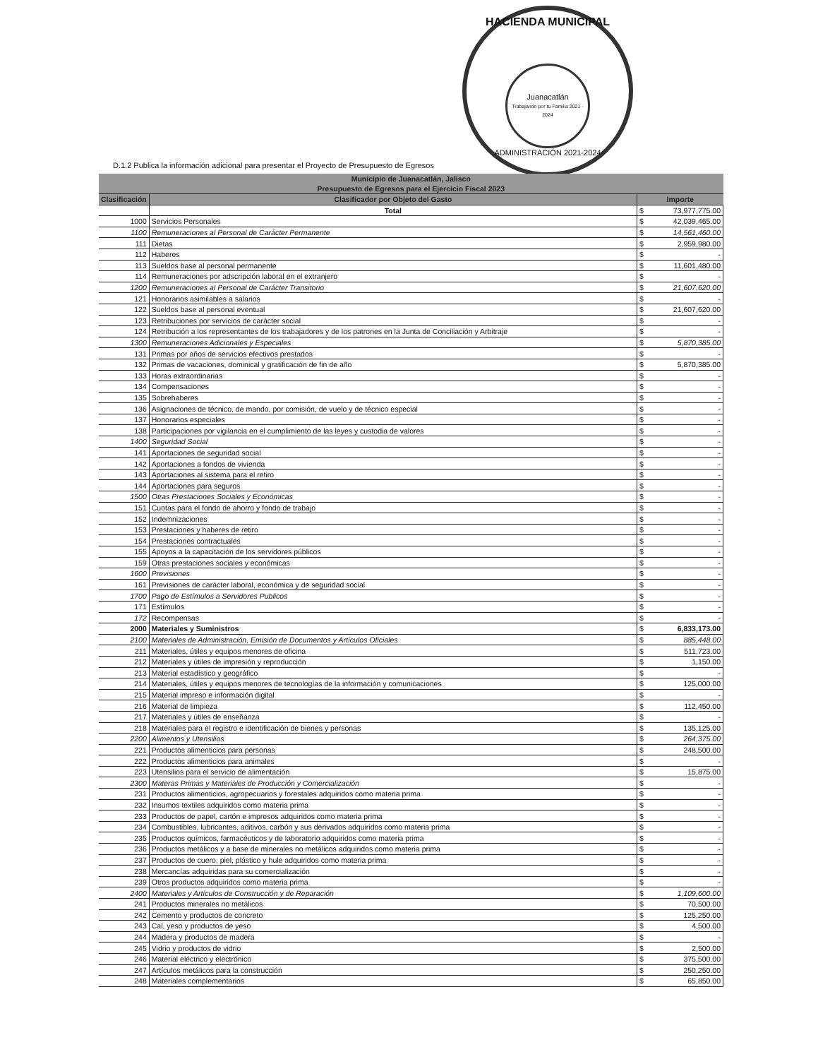HACIENDA MUNICIPAL
Juanacatlán
Trabajando por tu Familia 2021 - 2024
ADMINISTRACIÓN 2021-2024
D.1.2 Publica la información adicional para presentar el Proyecto de Presupuesto de Egresos
| Municipio de Juanacatlán, Jalisco Presupuesto de Egresos para el Ejercicio Fiscal 2023 | | | |
| --- | --- | --- | --- |
| Clasificación | Clasificador por Objeto del Gasto | Importe | |
| | Total | $ | 73,977,775.00 |
| 1000 | Servicios Personales | $ | 42,039,465.00 |
| 1100 | Remuneraciones al Personal de Carácter Permanente | $ | 14,561,460.00 |
| 111 | Dietas | $ | 2,959,980.00 |
| 112 | Haberes | $ | - |
| 113 | Sueldos base al personal permanente | $ | 11,601,480.00 |
| 114 | Remuneraciones por adscripción laboral en el extranjero | $ | - |
| 1200 | Remuneraciones al Personal de Carácter Transitorio | $ | 21,607,620.00 |
| 121 | Honorarios asimilables a salarios | $ | - |
| 122 | Sueldos base al personal eventual | $ | 21,607,620.00 |
| 123 | Retribuciones por servicios de carácter social | $ | - |
| 124 | Retribución a los representantes de los trabajadores y de los patrones en la Junta de Conciliación y Arbitraje | $ | - |
| 1300 | Remuneraciones Adicionales y Especiales | $ | 5,870,385.00 |
| 131 | Primas por años de servicios efectivos prestados | $ | - |
| 132 | Primas de vacaciones, dominical y gratificación de fin de año | $ | 5,870,385.00 |
| 133 | Horas extraordinarias | $ | - |
| 134 | Compensaciones | $ | - |
| 135 | Sobrehaberes | $ | - |
| 136 | Asignaciones de técnico, de mando, por comisión, de vuelo y de técnico especial | $ | - |
| 137 | Honorarios especiales | $ | - |
| 138 | Participaciones por vigilancia en el cumplimiento de las leyes y custodia de valores | $ | - |
| 1400 | Seguridad Social | $ | - |
| 141 | Aportaciones de seguridad social | $ | - |
| 142 | Aportaciones a fondos de vivienda | $ | - |
| 143 | Aportaciones al sistema para el retiro | $ | - |
| 144 | Aportaciones para seguros | $ | - |
| 1500 | Otras Prestaciones Sociales y Económicas | $ | - |
| 151 | Cuotas para el fondo de ahorro y fondo de trabajo | $ | - |
| 152 | Indemnizaciones | $ | - |
| 153 | Prestaciones y haberes de retiro | $ | - |
| 154 | Prestaciones contractuales | $ | - |
| 155 | Apoyos a la capacitación de los servidores públicos | $ | - |
| 159 | Otras prestaciones sociales y económicas | $ | - |
| 1600 | Previsiones | $ | - |
| 161 | Previsiones de carácter laboral, económica y de seguridad social | $ | - |
| 1700 | Pago de Estímulos a Servidores Publicos | $ | - |
| 171 | Estímulos | $ | - |
| 172 | Recompensas | $ | - |
| 2000 | Materiales y Suministros | $ | 6,833,173.00 |
| 2100 | Materiales de Administración, Emisión de Documentos y Artículos Oficiales | $ | 885,448.00 |
| 211 | Materiales, útiles y equipos menores de oficina | $ | 511,723.00 |
| 212 | Materiales y útiles de impresión y reproducción | $ | 1,150.00 |
| 213 | Material estadístico y geográfico | $ | - |
| 214 | Materiales, útiles y equipos menores de tecnologías de la información y comunicaciones | $ | 125,000.00 |
| 215 | Material impreso e información digital | $ | - |
| 216 | Material de limpieza | $ | 112,450.00 |
| 217 | Materiales y útiles de enseñanza | $ | - |
| 218 | Materiales para el registro e identificación de bienes y personas | $ | 135,125.00 |
| 2200 | Alimentos y Utensilios | $ | 264,375.00 |
| 221 | Productos alimenticios para personas | $ | 248,500.00 |
| 222 | Productos alimenticios para animales | $ | - |
| 223 | Utensilios para el servicio de alimentación | $ | 15,875.00 |
| 2300 | Materas Primas y Materiales de Producción y Comercialización | $ | - |
| 231 | Productos alimenticios, agropecuarios y forestales adquiridos como materia prima | $ | - |
| 232 | Insumos textiles adquiridos como materia prima | $ | - |
| 233 | Productos de papel, cartón e impresos adquiridos como materia prima | $ | - |
| 234 | Combustibles, lubricantes, aditivos, carbón y sus derivados adquiridos como materia prima | $ | - |
| 235 | Productos químicos, farmacéuticos y de laboratorio adquiridos como materia prima | $ | - |
| 236 | Productos metálicos y a base de minerales no metálicos adquiridos como materia prima | $ | - |
| 237 | Productos de cuero, piel, plástico y hule adquiridos como materia prima | $ | - |
| 238 | Mercancías adquiridas para su comercialización | $ | - |
| 239 | Otros productos adquiridos como materia prima | $ | - |
| 2400 | Materiales y Artículos de Construcción y de Reparación | $ | 1,109,600.00 |
| 241 | Productos minerales no metálicos | $ | 70,500.00 |
| 242 | Cemento y productos de concreto | $ | 125,250.00 |
| 243 | Cal, yeso y productos de yeso | $ | 4,500.00 |
| 244 | Madera y productos de madera | $ | - |
| 245 | Vidrio y productos de vidrio | $ | 2,500.00 |
| 246 | Material eléctrico y electrónico | $ | 375,500.00 |
| 247 | Artículos metálicos para la construcción | $ | 250,250.00 |
| 248 | Materiales complementarios | $ | 65,850.00 |